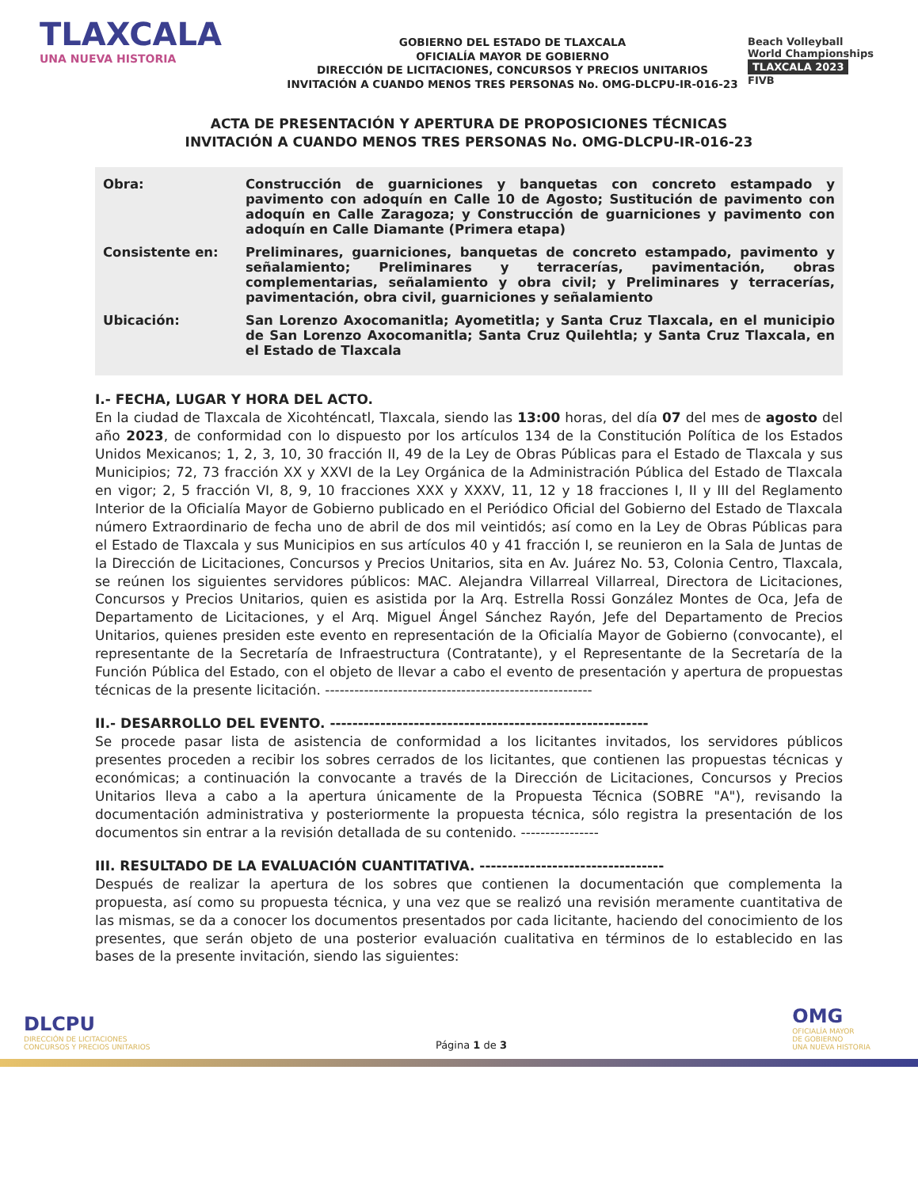TLAXCALA
UNA NUEVA HISTORIA
GOBIERNO DEL ESTADO DE TLAXCALA
OFICIALÍA MAYOR DE GOBIERNO
DIRECCIÓN DE LICITACIONES, CONCURSOS Y PRECIOS UNITARIOS
INVITACIÓN A CUANDO MENOS TRES PERSONAS No. OMG-DLCPU-IR-016-23
Beach Volleyball
World Championships
TLAXCALA 2023
FIVB
ACTA DE PRESENTACIÓN Y APERTURA DE PROPOSICIONES TÉCNICAS
INVITACIÓN A CUANDO MENOS TRES PERSONAS No. OMG-DLCPU-IR-016-23
Obra: Construcción de guarniciones y banquetas con concreto estampado y pavimento con adoquín en Calle 10 de Agosto; Sustitución de pavimento con adoquín en Calle Zaragoza; y Construcción de guarniciones y pavimento con adoquín en Calle Diamante (Primera etapa)
Consistente en: Preliminares, guarniciones, banquetas de concreto estampado, pavimento y señalamiento; Preliminares y terracerías, pavimentación, obras complementarias, señalamiento y obra civil; y Preliminares y terracerías, pavimentación, obra civil, guarniciones y señalamiento
Ubicación: San Lorenzo Axocomanitla; Ayometitla; y Santa Cruz Tlaxcala, en el municipio de San Lorenzo Axocomanitla; Santa Cruz Quilehtla; y Santa Cruz Tlaxcala, en el Estado de Tlaxcala
I.- FECHA, LUGAR Y HORA DEL ACTO.
En la ciudad de Tlaxcala de Xicohténcatl, Tlaxcala, siendo las 13:00 horas, del día 07 del mes de agosto del año 2023, de conformidad con lo dispuesto por los artículos 134 de la Constitución Política de los Estados Unidos Mexicanos; 1, 2, 3, 10, 30 fracción II, 49 de la Ley de Obras Públicas para el Estado de Tlaxcala y sus Municipios; 72, 73 fracción XX y XXVI de la Ley Orgánica de la Administración Pública del Estado de Tlaxcala en vigor; 2, 5 fracción VI, 8, 9, 10 fracciones XXX y XXXV, 11, 12 y 18 fracciones I, II y III del Reglamento Interior de la Oficialía Mayor de Gobierno publicado en el Periódico Oficial del Gobierno del Estado de Tlaxcala número Extraordinario de fecha uno de abril de dos mil veintidós; así como en la Ley de Obras Públicas para el Estado de Tlaxcala y sus Municipios en sus artículos 40 y 41 fracción I, se reunieron en la Sala de Juntas de la Dirección de Licitaciones, Concursos y Precios Unitarios, sita en Av. Juárez No. 53, Colonia Centro, Tlaxcala, se reúnen los siguientes servidores públicos: MAC. Alejandra Villarreal Villarreal, Directora de Licitaciones, Concursos y Precios Unitarios, quien es asistida por la Arq. Estrella Rossi González Montes de Oca, Jefa de Departamento de Licitaciones, y el Arq. Miguel Ángel Sánchez Rayón, Jefe del Departamento de Precios Unitarios, quienes presiden este evento en representación de la Oficialía Mayor de Gobierno (convocante), el representante de la Secretaría de Infraestructura (Contratante), y el Representante de la Secretaría de la Función Pública del Estado, con el objeto de llevar a cabo el evento de presentación y apertura de propuestas técnicas de la presente licitación. -------------------------------------------------------
II.- DESARROLLO DEL EVENTO. ---------------------------------------------------------
Se procede pasar lista de asistencia de conformidad a los licitantes invitados, los servidores públicos presentes proceden a recibir los sobres cerrados de los licitantes, que contienen las propuestas técnicas y económicas; a continuación la convocante a través de la Dirección de Licitaciones, Concursos y Precios Unitarios lleva a cabo a la apertura únicamente de la Propuesta Técnica (SOBRE "A"), revisando la documentación administrativa y posteriormente la propuesta técnica, sólo registra la presentación de los documentos sin entrar a la revisión detallada de su contenido. ----------------
III. RESULTADO DE LA EVALUACIÓN CUANTITATIVA. ---------------------------------
Después de realizar la apertura de los sobres que contienen la documentación que complementa la propuesta, así como su propuesta técnica, y una vez que se realizó una revisión meramente cuantitativa de las mismas, se da a conocer los documentos presentados por cada licitante, haciendo del conocimiento de los presentes, que serán objeto de una posterior evaluación cualitativa en términos de lo establecido en las bases de la presente invitación, siendo las siguientes:
DLCPU
DIRECCIÓN DE LICITACIONES
CONCURSOS Y PRECIOS UNITARIOS
Página 1 de 3
OMG
OFICIALÍA MAYOR
DE GOBIERNO
UNA NUEVA HISTORIA